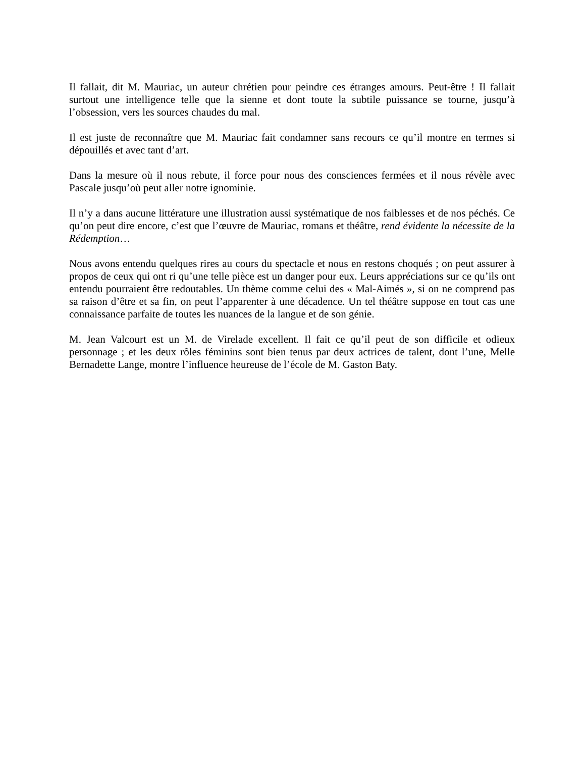Il fallait, dit M. Mauriac, un auteur chrétien pour peindre ces étranges amours. Peut-être ! Il fallait surtout une intelligence telle que la sienne et dont toute la subtile puissance se tourne, jusqu’à l’obsession, vers les sources chaudes du mal.
Il est juste de reconnaître que M. Mauriac fait condamner sans recours ce qu’il montre en termes si dépouillés et avec tant d’art.
Dans la mesure où il nous rebute, il force pour nous des consciences fermées et il nous révèle avec Pascale jusqu’où peut aller notre ignominie.
Il n’y a dans aucune littérature une illustration aussi systématique de nos faiblesses et de nos péchés. Ce qu’on peut dire encore, c’est que l’œuvre de Mauriac, romans et théâtre, rend évidente la nécessite de la Rédemption…
Nous avons entendu quelques rires au cours du spectacle et nous en restons choqués ; on peut assurer à propos de ceux qui ont ri qu’une telle pièce est un danger pour eux. Leurs appréciations sur ce qu’ils ont entendu pourraient être redoutables. Un thème comme celui des « Mal-Aimés », si on ne comprend pas sa raison d’être et sa fin, on peut l’apparenter à une décadence. Un tel théâtre suppose en tout cas une connaissance parfaite de toutes les nuances de la langue et de son génie.
M. Jean Valcourt est un M. de Virelade excellent. Il fait ce qu’il peut de son difficile et odieux personnage ; et les deux rôles féminins sont bien tenus par deux actrices de talent, dont l’une, Melle Bernadette Lange, montre l’influence heureuse de l’école de M. Gaston Baty.